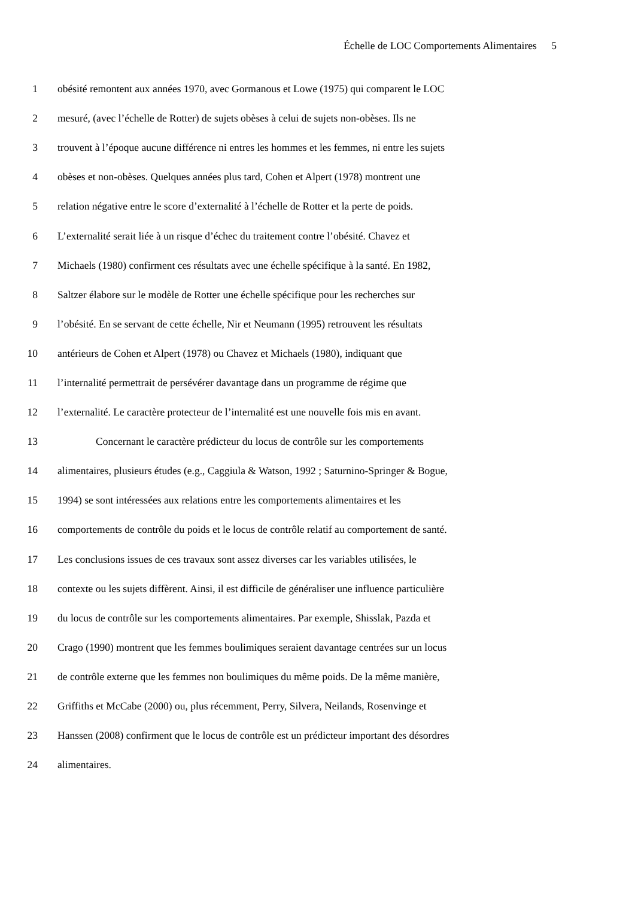Échelle de LOC Comportements Alimentaires 5
1 obésité remontent aux années 1970, avec Gormanous et Lowe (1975) qui comparent le LOC
2 mesuré, (avec l’échelle de Rotter) de sujets obèses à celui de sujets non-obèses. Ils ne
3 trouvent à l’époque aucune différence ni entres les hommes et les femmes, ni entre les sujets
4 obèses et non-obèses. Quelques années plus tard, Cohen et Alpert (1978) montrent une
5 relation négative entre le score d’externalité à l’échelle de Rotter et la perte de poids.
6 L’externalité serait liée à un risque d’échec du traitement contre l’obésité. Chavez et
7 Michaels (1980) confirment ces résultats avec une échelle spécifique à la santé. En 1982,
8 Saltzer élabore sur le modèle de Rotter une échelle spécifique pour les recherches sur
9 l’obésité. En se servant de cette échelle, Nir et Neumann (1995) retrouvent les résultats
10 antérieurs de Cohen et Alpert (1978) ou Chavez et Michaels (1980), indiquant que
11 l’internalité permettrait de persévérer davantage dans un programme de régime que
12 l’externalité. Le caractère protecteur de l’internalité est une nouvelle fois mis en avant.
13 Concernant le caractère prédicteur du locus de contrôle sur les comportements
14 alimentaires, plusieurs études (e.g., Caggiula & Watson, 1992 ; Saturnino-Springer & Bogue,
15 1994) se sont intéressées aux relations entre les comportements alimentaires et les
16 comportements de contrôle du poids et le locus de contrôle relatif au comportement de santé.
17 Les conclusions issues de ces travaux sont assez diverses car les variables utilisées, le
18 contexte ou les sujets diffèrent. Ainsi, il est difficile de généraliser une influence particulière
19 du locus de contrôle sur les comportements alimentaires. Par exemple, Shisslak, Pazda et
20 Crago (1990) montrent que les femmes boulimiques seraient davantage centrées sur un locus
21 de contrôle externe que les femmes non boulimiques du même poids. De la même manière,
22 Griffiths et McCabe (2000) ou, plus récemment, Perry, Silvera, Neilands, Rosenvinge et
23 Hanssen (2008) confirment que le locus de contrôle est un prédicteur important des désordres
24 alimentaires.